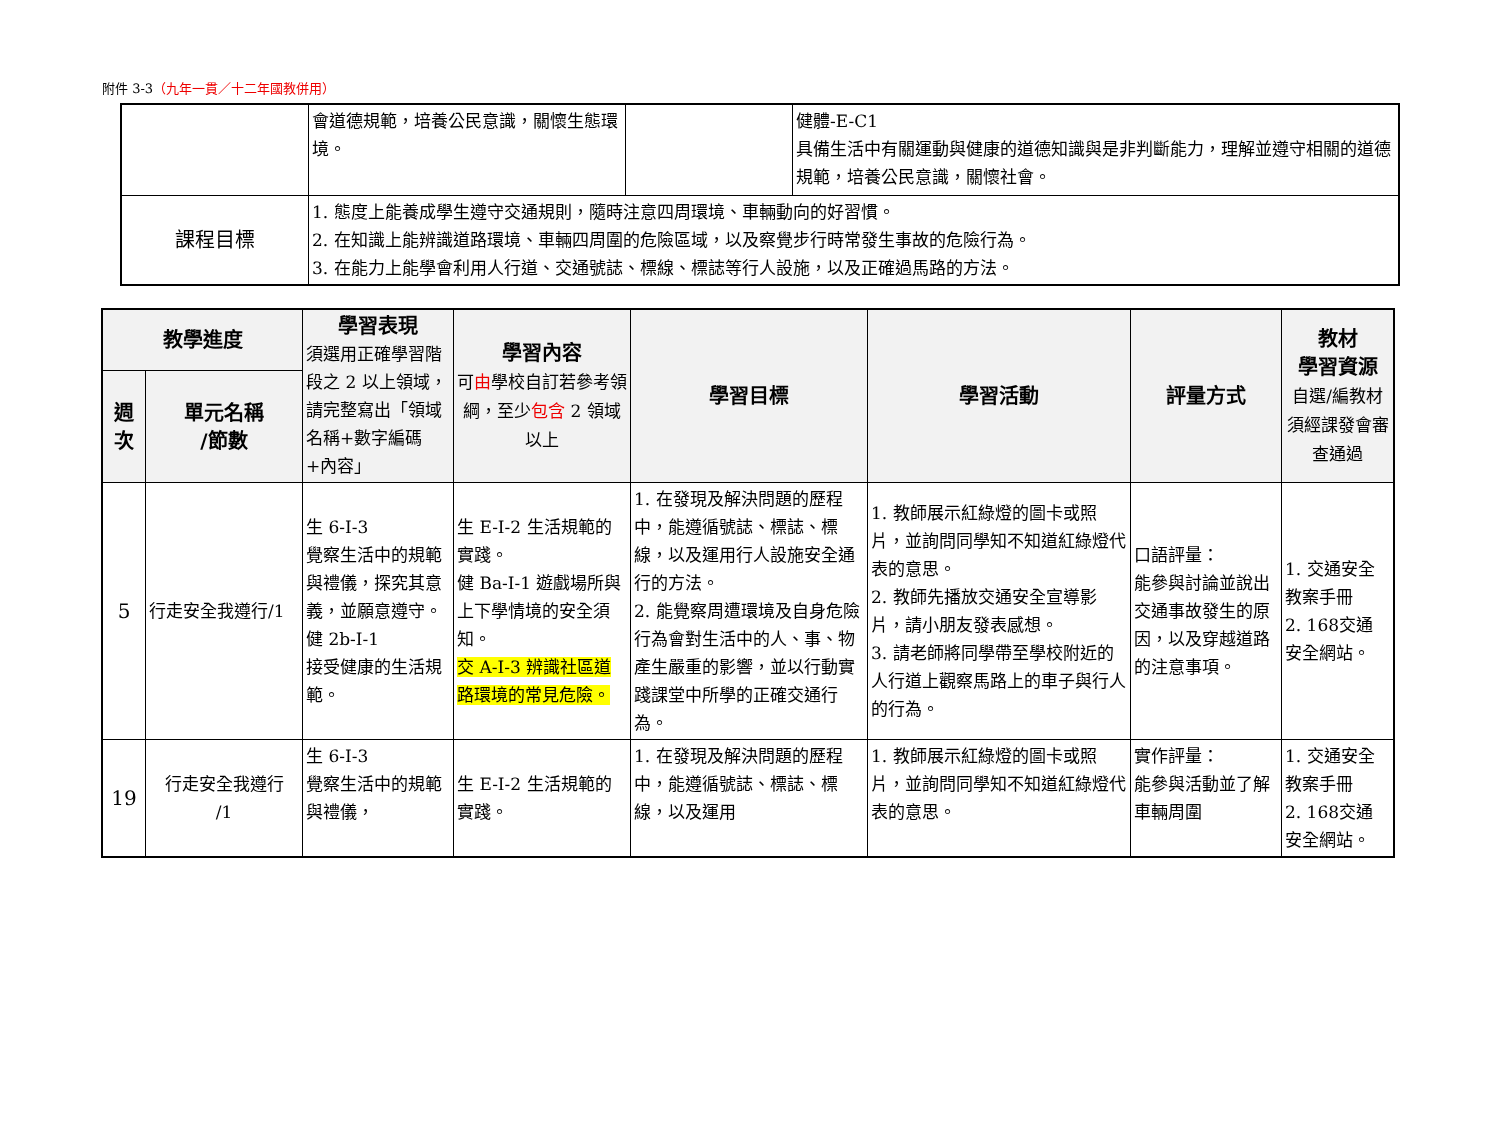附件 3-3（九年一貫／十二年國教併用）
| | 會道德規範，培養公民意識，關懷生態環境。 | | 健體-E-C1 具備生活中有關運動與健康的道德知識與是非判斷能力，理解並遵守相關的道德規範，培養公民意識，關懷社會。 |
| 課程目標 | 1. 態度上能養成學生遵守交通規則，隨時注意四周環境、車輛動向的好習慣。 2. 在知識上能辨識道路環境、車輛四周圍的危險區域，以及察覺步行時常發生事故的危險行為。 3. 在能力上能學會利用人行道、交通號誌、標線、標誌等行人設施，以及正確過馬路的方法。 | | |
| 教學進度 | | 學習表現 須選用正確學習階段之 2 以上領域，請完整寫出「領域名稱+數字編碼+內容」 | 學習內容 可 由 學校自訂若參考領綱，至少 包含 2 領域以上 | 學習目標 | 學習活動 | 評量方式 | 教材 學習資源 自選/編教材須經課發會審查通過 |
| --- | --- | --- | --- | --- | --- | --- | --- |
| 週次 | 單元名稱 /節數 | | | | | | |
| 5 | 行走安全我遵行/1 | 生 6-I-3 覺察生活中的規範與禮儀，探究其意義，並願意遵守。 健 2b-I-1 接受健康的生活規範。 | 生 E-I-2 生活規範的實踐。 健 Ba-I-1 遊戲場所與上下學情境的安全須知。 交 A-I-3 辨識社區道路環境的常見危險。 | 1. 在發現及解決問題的歷程中，能遵循號誌、標誌、標線，以及運用行人設施安全通行的方法。 2. 能覺察周遭環境及自身危險行為會對生活中的人、事、物產生嚴重的影響，並以行動實踐課堂中所學的正確交通行為。 | 1. 教師展示紅綠燈的圖卡或照片，並詢問同學知不知道紅綠燈代表的意思。 2. 教師先播放交通安全宣導影片，請小朋友發表感想。 3. 請老師將同學帶至學校附近的人行道上觀察馬路上的車子與行人的行為。 | 口語評量： 能參與討論並說出交通事故發生的原因，以及穿越道路的注意事項。 | 1. 交通安全教案手冊 2. 168交通安全網站。 |
| 19 | 行走安全我遵行 /1 | 生 6-I-3 覺察生活中的規範與禮儀， | 生 E-I-2 生活規範的實踐。 | 1. 在發現及解決問題的歷程中，能遵循號誌、標誌、標線，以及運用 | 1. 教師展示紅綠燈的圖卡或照片，並詢問同學知不知道紅綠燈代表的意思。 | 實作評量： 能參與活動並了解車輛周圍 | 1. 交通安全教案手冊 2. 168交通安全網站。 |